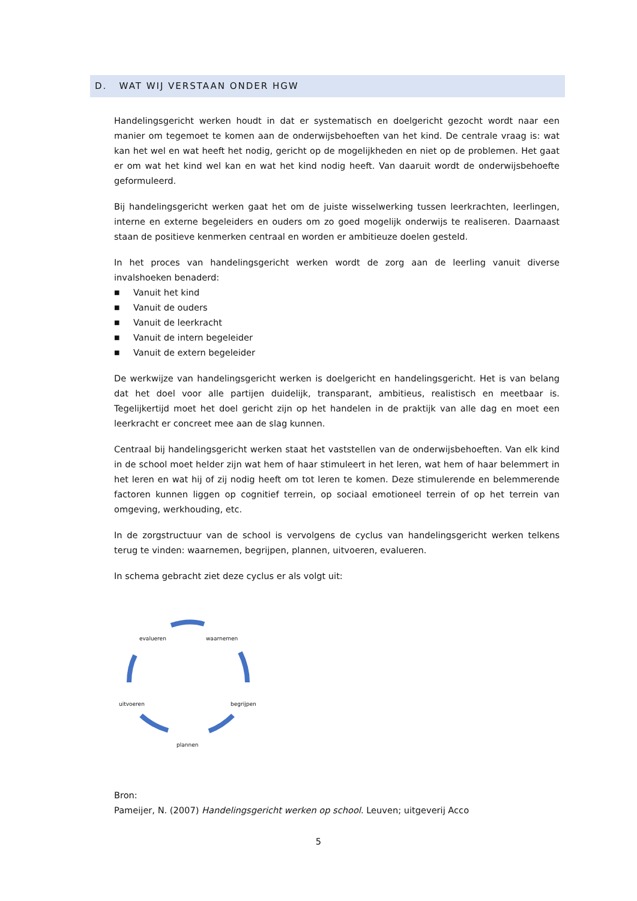D. WAT WIJ VERSTAAN ONDER HGW
Handelingsgericht werken houdt in dat er systematisch en doelgericht gezocht wordt naar een manier om tegemoet te komen aan de onderwijsbehoeften van het kind. De centrale vraag is: wat kan het wel en wat heeft het nodig, gericht op de mogelijkheden en niet op de problemen. Het gaat er om wat het kind wel kan en wat het kind nodig heeft. Van daaruit wordt de onderwijsbehoefte geformuleerd.
Bij handelingsgericht werken gaat het om de juiste wisselwerking tussen leerkrachten, leerlingen, interne en externe begeleiders en ouders om zo goed mogelijk onderwijs te realiseren. Daarnaast staan de positieve kenmerken centraal en worden er ambitieuze doelen gesteld.
In het proces van handelingsgericht werken wordt de zorg aan de leerling vanuit diverse invalshoeken benaderd:
■ Vanuit het kind
■ Vanuit de ouders
■ Vanuit de leerkracht
■ Vanuit de intern begeleider
■ Vanuit de extern begeleider
De werkwijze van handelingsgericht werken is doelgericht en handelingsgericht. Het is van belang dat het doel voor alle partijen duidelijk, transparant, ambitieus, realistisch en meetbaar is. Tegelijkertijd moet het doel gericht zijn op het handelen in de praktijk van alle dag en moet een leerkracht er concreet mee aan de slag kunnen.
Centraal bij handelingsgericht werken staat het vaststellen van de onderwijsbehoeften. Van elk kind in de school moet helder zijn wat hem of haar stimuleert in het leren, wat hem of haar belemmert in het leren en wat hij of zij nodig heeft om tot leren te komen. Deze stimulerende en belemmerende factoren kunnen liggen op cognitief terrein, op sociaal emotioneel terrein of op het terrein van omgeving, werkhouding, etc.
In de zorgstructuur van de school is vervolgens de cyclus van handelingsgericht werken telkens terug te vinden: waarnemen, begrijpen, plannen, uitvoeren, evalueren.
In schema gebracht ziet deze cyclus er als volgt uit:
evalueren waarnemen
begrijpen
uitvoeren
plannen
Bron:
Pameijer, N. (2007) Handelingsgericht werken op school. Leuven; uitgeverij Acco
5